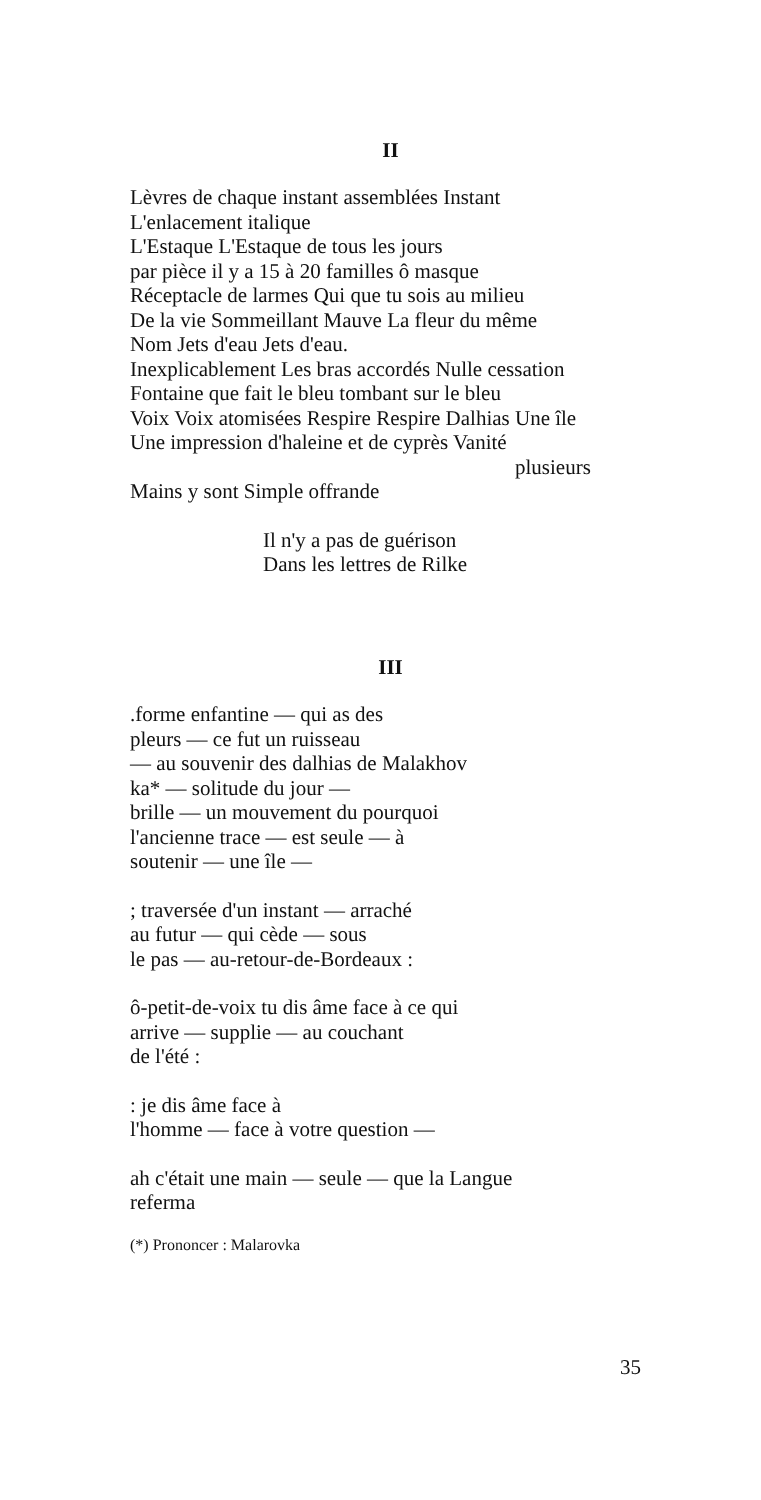II
Lèvres de chaque instant assemblées Instant
L'enlacement italique
L'Estaque L'Estaque de tous les jours
par pièce il y a 15 à 20 familles ô masque
Réceptacle de larmes Qui que tu sois au milieu
De la vie Sommeillant Mauve La fleur du même
Nom Jets d'eau Jets d'eau.
Inexplicablement Les bras accordés Nulle cessation
Fontaine que fait le bleu tombant sur le bleu
Voix Voix atomisées Respire Respire Dalhias Une île
Une impression d'haleine et de cyprès Vanité
plusieurs
Mains y sont Simple offrande
Il n'y a pas de guérison
Dans les lettres de Rilke
III
.forme enfantine — qui as des
pleurs — ce fut un ruisseau
— au souvenir des dalhias de Malakhov
ka* — solitude du jour —
brille — un mouvement du pourquoi
l'ancienne trace — est seule — à
soutenir — une île —
; traversée d'un instant — arraché
au futur — qui cède — sous
le pas — au-retour-de-Bordeaux :
ô-petit-de-voix tu dis âme face à ce qui
arrive — supplie — au couchant
de l'été :
: je dis âme face à
l'homme — face à votre question —
ah c'était une main — seule — que la Langue
referma
(*) Prononcer : Malarovka
35